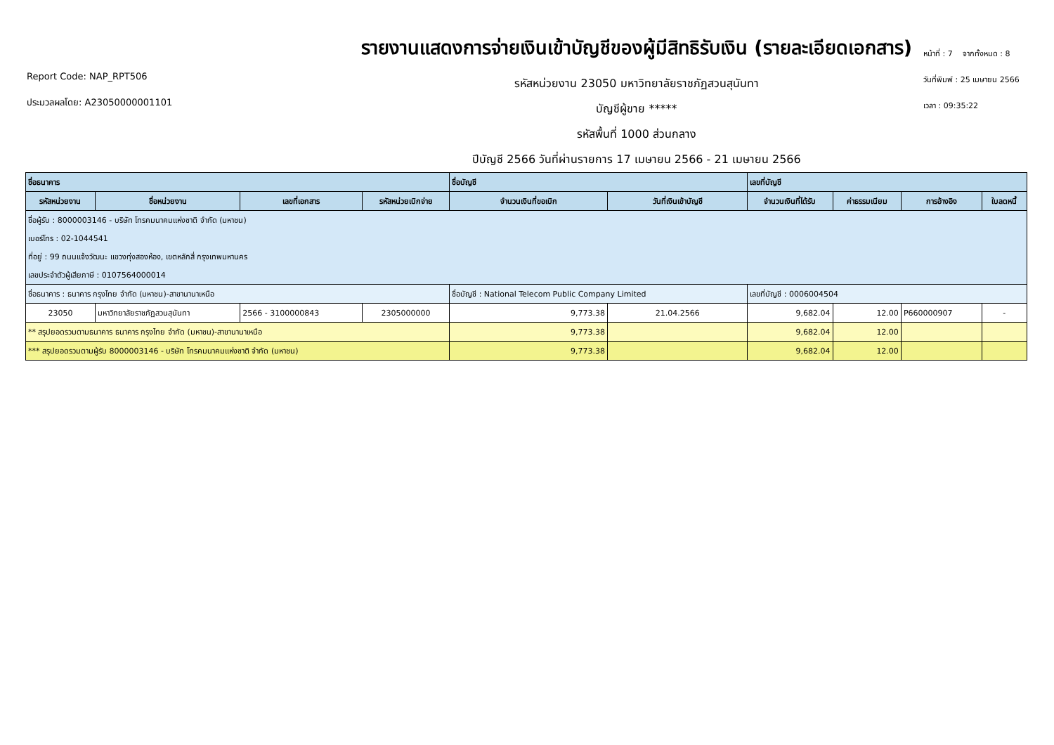Report Code: NAP_RPT506
ประมวลผลโดย: A23050000001101
รายงานแสดงการจ่ายเงินเข้าบัญชีของผู้มีสิทธิรับเงิน (รายละเอียดเอกสาร)
รหัสหน่วยงาน 23050 มหาวิทยาลัยราชภัฏสวนสุนันทา
บัญชีผู้ขาย *****
รหัสพื้นที่ 1000 ส่วนกลาง
ปีบัญชี 2566 วันที่ผ่านรายการ 17 เมษายน 2566 - 21 เมษายน 2566
หน้าที่ : 7 จากทั้งหมด : 8
วันที่พิมพ์ : 25 เมษายน 2566
เวลา : 09:35:22
| ชื่อธนาคาร | | | | ชื่อบัญชี | | เลขที่บัญชี | | | |
| --- | --- | --- | --- | --- | --- | --- | --- | --- | --- |
| รหัสหน่วยงาน | ชื่อหน่วยงาน | เลขที่เอกสาร | รหัสหน่วยเบิกจ่าย | จำนวนเงินที่ขอเบิก | วันที่เงินเข้าบัญชี | จำนวนเงินที่ได้รับ | ค่าธรรมเนียม | การอ้างอิง | ใบลดหนี้ |
| ชื่อผู้รับ : 8000003146 - บริษัท โทรคมนาคมแห่งชาติ จำกัด (มหาชน) | | | | | | | | | |
| เบอร์โทร : 02-1044541 | | | | | | | | | |
| ที่อยู่ : 99 ถนนแจ้งวัฒนะ แขวงทุ่งสองห้อง, เขตหลักสี่ กรุงเทพมหานคร | | | | | | | | | |
| เลขประจำตัวผู้เสียภาษี : 0107564000014 | | | | | | | | | |
| ชื่อธนาคาร : ธนาคาร กรุงไทย จำกัด (มหาชน)-สาขานานาเหนือ | | | | ชื่อบัญชี : National Telecom Public Company Limited | | เลขที่บัญชี : 0006004504 | | | |
| 23050 | มหาวิทยาลัยราชภัฏสวนสุนันทา | 2566 - 3100000843 | 2305000000 | 9,773.38 | 21.04.2566 | 9,682.04 | 12.00 | P660000907 | - |
| ** สรุปยอดรวมตามธนาคาร ธนาคาร กรุงไทย จำกัด (มหาชน)-สาขานานาเหนือ | | | | 9,773.38 | | 9,682.04 | 12.00 | | |
| *** สรุปยอดรวมตามผู้รับ 8000003146 - บริษัท โทรคมนาคมแห่งชาติ จำกัด (มหาชน) | | | | 9,773.38 | | 9,682.04 | 12.00 | | |